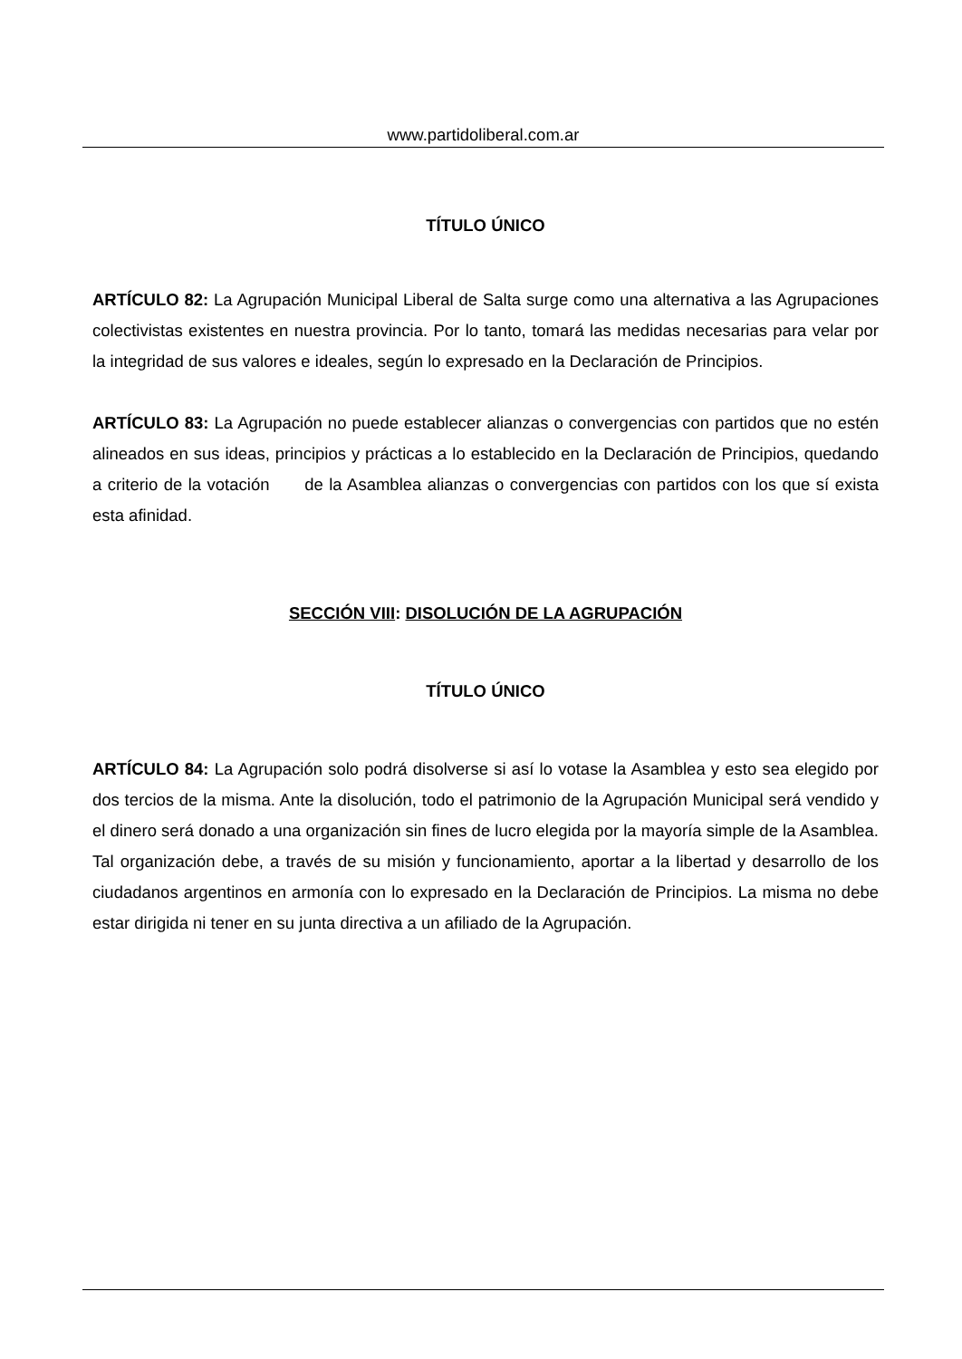www.partidoliberal.com.ar
TÍTULO ÚNICO
ARTÍCULO 82: La Agrupación Municipal Liberal de Salta surge como una alternativa a las Agrupaciones colectivistas existentes en nuestra provincia. Por lo tanto, tomará las medidas necesarias para velar por la integridad de sus valores e ideales, según lo expresado en la Declaración de Principios.
ARTÍCULO 83: La Agrupación no puede establecer alianzas o convergencias con partidos que no estén alineados en sus ideas, principios y prácticas a lo establecido en la Declaración de Principios, quedando a criterio de la votación de la Asamblea alianzas o convergencias con partidos con los que sí exista esta afinidad.
SECCIÓN VIII: DISOLUCIÓN DE LA AGRUPACIÓN
TÍTULO ÚNICO
ARTÍCULO 84: La Agrupación solo podrá disolverse si así lo votase la Asamblea y esto sea elegido por dos tercios de la misma. Ante la disolución, todo el patrimonio de la Agrupación Municipal será vendido y el dinero será donado a una organización sin fines de lucro elegida por la mayoría simple de la Asamblea. Tal organización debe, a través de su misión y funcionamiento, aportar a la libertad y desarrollo de los ciudadanos argentinos en armonía con lo expresado en la Declaración de Principios. La misma no debe estar dirigida ni tener en su junta directiva a un afiliado de la Agrupación.